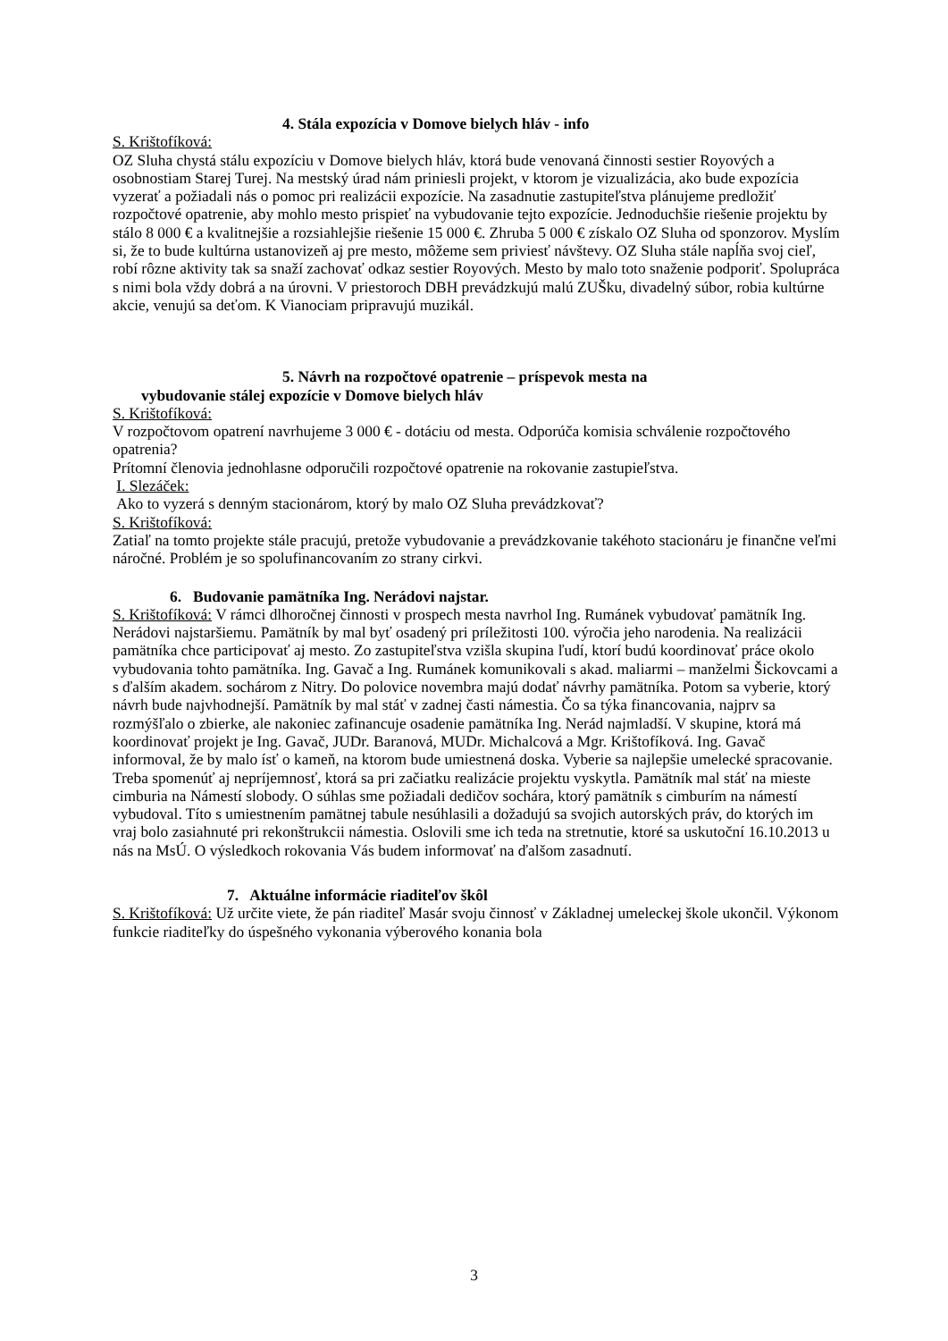4. Stála expozícia v Domove bielych hláv - info
S. Krištofíková:
OZ Sluha chystá stálu expozíciu v Domove bielych hláv, ktorá bude venovaná činnosti sestier Royových a osobnostiam Starej Turej. Na mestský úrad nám priniesli projekt, v ktorom je vizualizácia, ako bude expozícia vyzerať a požiadali nás o pomoc pri realizácii expozície. Na zasadnutie zastupiteľstva plánujeme predložiť rozpočtové opatrenie, aby mohlo mesto prispieť na vybudovanie tejto expozície. Jednoduchšie riešenie projektu by stálo 8 000 € a kvalitnejšie a rozsiahlejšie riešenie 15 000 €. Zhruba 5 000 € získalo OZ Sluha od sponzorov. Myslím si, že to bude kultúrna ustanovizeň aj pre mesto, môžeme sem priviesť návštevy. OZ Sluha stále napĺňa svoj cieľ, robí rôzne aktivity tak sa snaží zachovať odkaz sestier Royových. Mesto by malo toto snaženie podporiť. Spolupráca s nimi bola vždy dobrá a na úrovni. V priestoroch DBH prevádzkujú malú ZUŠku, divadelný súbor, robia kultúrne akcie, venujú sa deťom. K Vianociam pripravujú muzikál.
5. Návrh na rozpočtové opatrenie – príspevok mesta na
vybudovanie stálej expozície v Domove bielych hláv
S. Krištofíková:
V rozpočtovom opatrení navrhujeme 3 000 € - dotáciu od mesta. Odporúča komisia schválenie rozpočtového opatrenia?
Prítomní členovia jednohlasne odporučili rozpočtové opatrenie na rokovanie zastupieľstva.
I. Slezáček:
Ako to vyzerá s denným stacionárom, ktorý by malo OZ Sluha prevádzkovať?
S. Krištofíková:
Zatiaľ na tomto projekte stále pracujú, pretože vybudovanie a prevádzkovanie takéhoto stacionáru je finančne veľmi náročné. Problém je so spolufinancovaním zo strany cirkvi.
6. Budovanie pamätníka Ing. Nerádovi najstar.
S. Krištofíková: V rámci dlhoročnej činnosti v prospech mesta navrhol Ing. Rumánek vybudovať pamätník Ing. Nerádovi najstaršiemu. Pamätník by mal byť osadený pri príležitosti 100. výročia jeho narodenia. Na realizácii pamätníka chce participovať aj mesto. Zo zastupiteľstva vzišla skupina ľudí, ktorí budú koordinovať práce okolo vybudovania tohto pamätníka. Ing. Gavač a Ing. Rumánek komunikovali s akad. maliarmi – manželmi Šickovcami a s ďalším akadem. sochárom z Nitry. Do polovice novembra majú dodať návrhy pamätníka. Potom sa vyberie, ktorý návrh bude najvhodnejší. Pamätník by mal stáť v zadnej časti námestia. Čo sa týka financovania, najprv sa rozmýšľalo o zbierke, ale nakoniec zafinancuje osadenie pamätníka Ing. Nerád najmladší. V skupine, ktorá má koordinovať projekt je Ing. Gavač, JUDr. Baranová, MUDr. Michalcová a Mgr. Krištofíková. Ing. Gavač informoval, že by malo ísť o kameň, na ktorom bude umiestnená doska. Vyberie sa najlepšie umelecké spracovanie. Treba spomenúť aj nepríjemnosť, ktorá sa pri začiatku realizácie projektu vyskytla. Pamätník mal stáť na mieste cimburia na Námestí slobody. O súhlas sme požiadali dedičov sochára, ktorý pamätník s cimburím na námestí vybudoval. Títo s umiestnením pamätnej tabule nesúhlasili a dožadujú sa svojich autorských práv, do ktorých im vraj bolo zasiahnuté pri rekonštrukcii námestia. Oslovili sme ich teda na stretnutie, ktoré sa uskutoční 16.10.2013 u nás na MsÚ. O výsledkoch rokovania Vás budem informovať na ďalšom zasadnutí.
7. Aktuálne informácie riaditeľov škôl
S. Krištofíková: Už určite viete, že pán riaditeľ Masár svoju činnosť v Základnej umeleckej škole ukončil. Výkonom funkcie riaditeľky do úspešného vykonania výberového konania bola
3